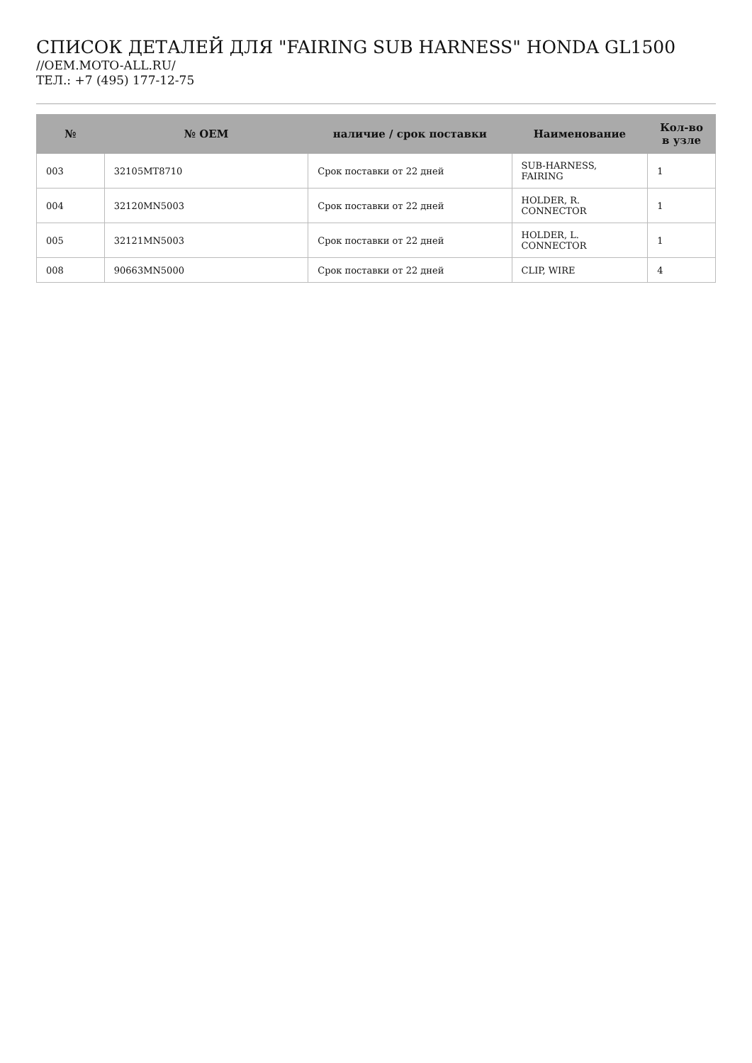СПИСОК ДЕТАЛЕЙ ДЛЯ "FAIRING SUB HARNESS" HONDA GL1500
//OEM.MOTO-ALL.RU/
ТЕЛ.: +7 (495) 177-12-75
| № | № OEM | наличие / срок поставки | Наименование | Кол-во в узле |
| --- | --- | --- | --- | --- |
| 003 | 32105MT8710 | Срок поставки от 22 дней | SUB-HARNESS, FAIRING | 1 |
| 004 | 32120MN5003 | Срок поставки от 22 дней | HOLDER, R. CONNECTOR | 1 |
| 005 | 32121MN5003 | Срок поставки от 22 дней | HOLDER, L. CONNECTOR | 1 |
| 008 | 90663MN5000 | Срок поставки от 22 дней | CLIP, WIRE | 4 |